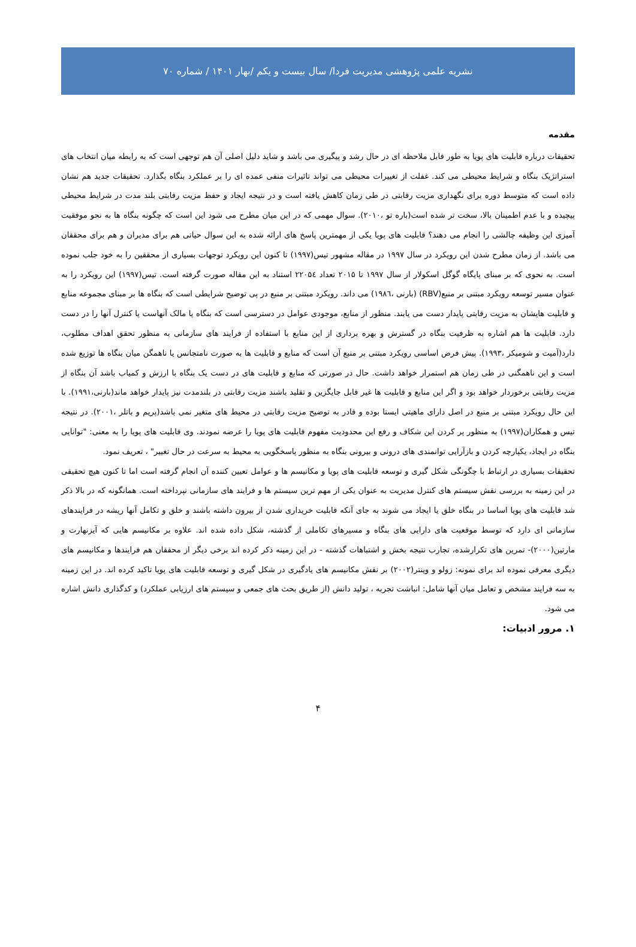نشریه علمی پژوهشی مدیریت فردا/ سال بیست و یکم /بهار ۱۴۰۱ / شماره ۷۰
مقدمه
تحقیقات درباره قابلیت های پویا به طور قابل ملاحظه ای در حال رشد و پیگیری می باشد و شاید دلیل اصلی آن هم توجهی است که به رابطه میان انتخاب های استراتژیک بنگاه و شرایط محیطی می کند. غفلت از تغییرات محیطی می تواند تاثیرات منفی عمده ای را بر عملکرد بنگاه بگذارد. تحقیقات جدید هم نشان داده است که متوسط دوره برای نگهداری مزیت رقابتی در طی زمان کاهش یافته است و در نتیجه ایجاد و حفظ مزیت رقابتی بلند مدت در شرایط محیطی پیچیده و با عدم اطمینان بالا، سخت تر شده است(باره تو ،۲۰۱۰). سوال مهمی که در این میان مطرح می شود این است که چگونه بنگاه ها به نحو موفقیت آمیزی این وظیفه چالشی را انجام می دهند؟ قابلیت های پویا یکی از مهمترین پاسخ های ارائه شده به این سوال حیاتی هم برای مدیران و هم برای محققان می باشد. از زمان مطرح شدن این رویکرد در سال ۱۹۹۷ در مقاله مشهور تیس(۱۹۹۷) تا کنون این رویکرد توجهات بسیاری از محققین را به خود جلب نموده است. به نحوی که بر مبنای پایگاه گوگل اسکولار از سال ۱۹۹۷ تا ۲۰۱۵ تعداد ۲۲۰۵٤ استناد به این مقاله صورت گرفته است. تیس(۱۹۹۷) این رویکرد را به عنوان مسیر توسعه رویکرد مبتنی بر منبع(RBV) (بارنی ،۱۹۸٦) می داند. رویکرد مبتنی بر منبع در پی توضیح شرایطی است که بنگاه ها بر مبنای مجموعه منابع و قابلیت هایشان به مزیت رقابتی پایدار دست می یابند. منظور از منابع، موجودی عوامل در دسترسی است که بنگاه یا مالک آنهاست یا کنترل آنها را در دست دارد. قابلیت ها هم اشاره به ظرفیت بنگاه در گسترش و بهره برداری از این منابع با استفاده از فرایند های سازمانی به منظور تحقق اهداف مطلوب، دارد(آمیت و شومیکر ،۱۹۹۳). پیش فرض اساسی رویکرد مبتنی بر منبع آن است که منابع و قابلیت ها به صورت نامتجانس یا ناهمگن میان بنگاه ها توزیع شده است و این ناهمگنی در طی زمان هم استمرار خواهد داشت. حال در صورتی که منابع و قابلیت های در دست یک بنگاه با ارزش و کمیاب باشد آن بنگاه از مزیت رقابتی برخوردار خواهد بود و اگر این منابع و قابلیت ها غیر قابل جایگزین و تقلید باشند مزیت رقابتی در بلندمدت نیز پایدار خواهد ماند(بارنی،۱۹۹۱). با این حال رویکرد مبتنی بر منبع در اصل دارای ماهیتی ایستا بوده و قادر به توضیح مزیت رقابتی در محیط های متغیر نمی باشد(پریم و باتلر ،۲۰۰۱). در نتیجه تیس و همکاران(۱۹۹۷) به منظور پر کردن این شکاف و رفع این محدودیت مفهوم قابلیت های پویا را عرضه نمودند. وی قابلیت های پویا را به معنی: "توانایی بنگاه در ایجاد، یکپارچه کردن و بازآرایی توانمندی های درونی و بیرونی بنگاه به منظور پاسخگویی به محیط به سرعت در حال تغییر" ، تعریف نمود.
تحقیقات بسیاری در ارتباط با چگونگی شکل گیری و توسعه قابلیت های پویا و مکانیسم ها و عوامل تعیین کننده آن انجام گرفته است اما تا کنون هیچ تحقیقی در این زمینه به بررسی نقش سیستم های کنترل مدیریت به عنوان یکی از مهم ترین سیستم ها و فرایند های سازمانی نپرداخته است. همانگونه که در بالا ذکر شد قابلیت های پویا اساسا در بنگاه خلق یا ایجاد می شوند به جای آنکه قابلیت خریداری شدن از بیرون داشته باشند و خلق و تکامل آنها ریشه در فرایندهای سازمانی ای دارد که توسط موقعیت های دارایی های بنگاه و مسیرهای تکاملی از گذشته، شکل داده شده اند. علاوه بر مکانیسم هایی که آیزنهارت و مارتین(۲۰۰۰)- تمرین های تکرارشده، تجارب نتیجه بخش و اشتباهات گذشته - در این زمینه ذکر کرده اند برخی دیگر از محققان هم فرایندها و مکانیسم های دیگری معرفی نموده اند برای نمونه: زولو و وینتر(۲۰۰۲) بر نقش مکانیسم های یادگیری در شکل گیری و توسعه قابلیت های پویا تاکید کرده اند. در این زمینه به سه فرایند مشخص و تعامل میان آنها شامل: انباشت تجربه ، تولید دانش (از طریق بحث های جمعی و سیستم های ارزیابی عملکرد) و کدگذاری دانش اشاره می شود.
۱. مرور ادبیات:
۴